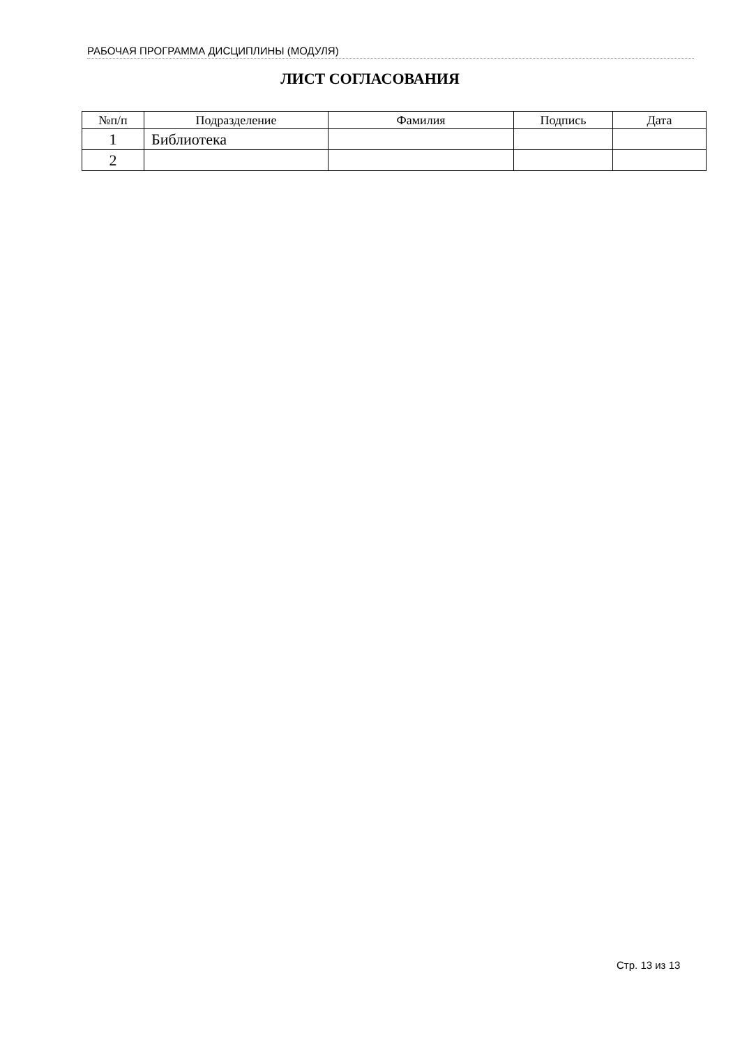РАБОЧАЯ ПРОГРАММА ДИСЦИПЛИНЫ (МОДУЛЯ)
ЛИСТ СОГЛАСОВАНИЯ
| №п/п | Подразделение | Фамилия | Подпись | Дата |
| --- | --- | --- | --- | --- |
| 1 | Библиотека | | | |
| 2 | | | | |
Стр. 13 из 13